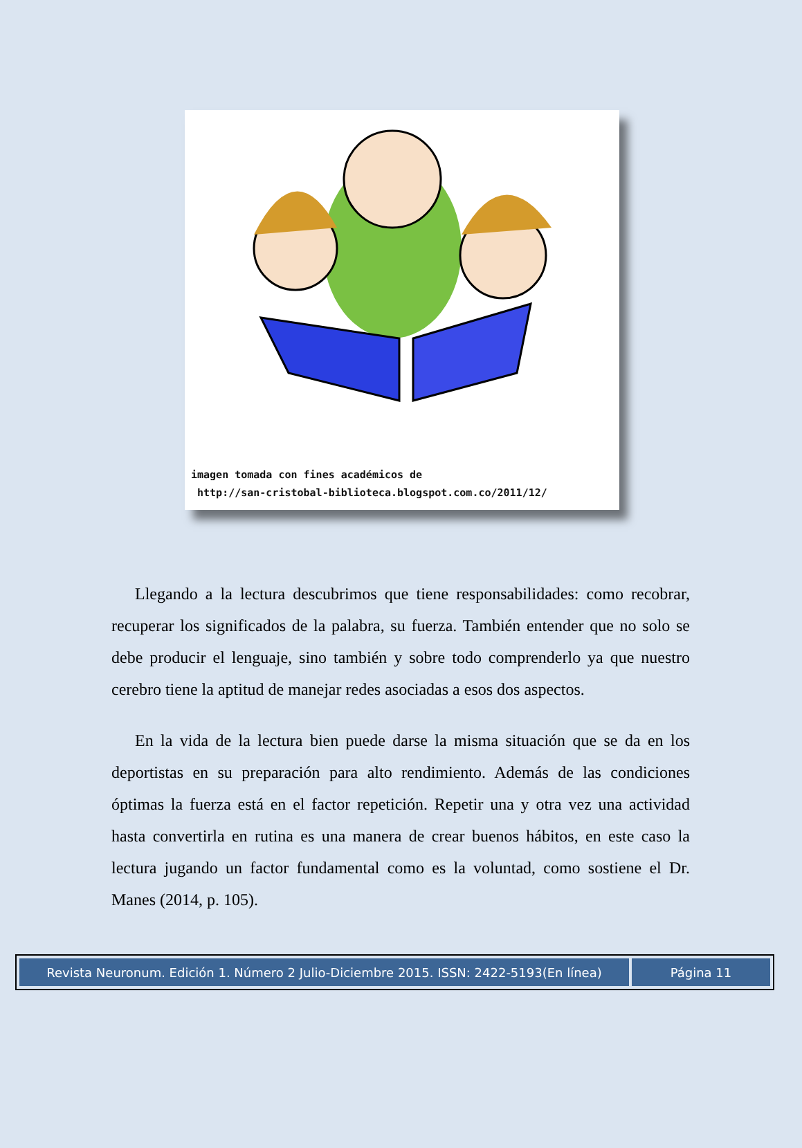imagen tomada con fines académicos de
http://san-cristobal-biblioteca.blogspot.com.co/2011/12/
Llegando a la lectura descubrimos que tiene responsabilidades: como recobrar, recuperar los significados de la palabra, su fuerza. También entender que no solo se debe producir el lenguaje, sino también y sobre todo comprenderlo ya que nuestro cerebro tiene la aptitud de manejar redes asociadas a esos dos aspectos.
En la vida de la lectura bien puede darse la misma situación que se da en los deportistas en su preparación para alto rendimiento. Además de las condiciones óptimas la fuerza está en el factor repetición. Repetir una y otra vez una actividad hasta convertirla en rutina es una manera de crear buenos hábitos, en este caso la lectura jugando un factor fundamental como es la voluntad, como sostiene el Dr. Manes (2014, p. 105).
Revista Neuronum. Edición 1. Número 2 Julio-Diciembre 2015. ISSN: 2422-5193(En línea)
Página 11